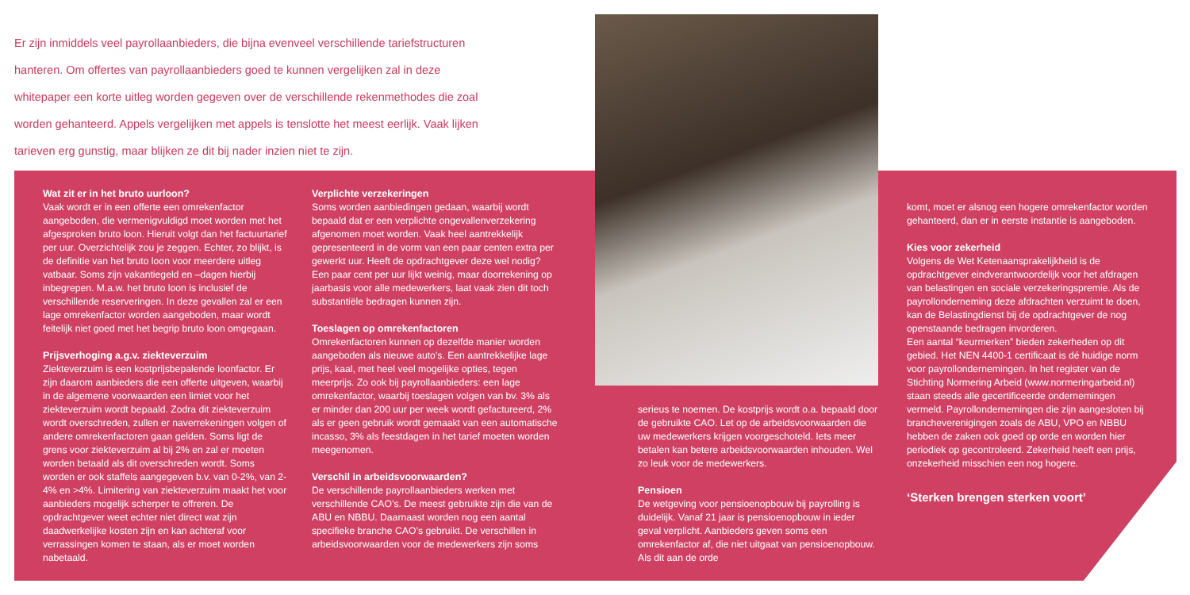Er zijn inmiddels veel payrollaanbieders, die bijna evenveel verschillende tariefstructuren hanteren. Om offertes van payrollaanbieders goed te kunnen vergelijken zal in deze whitepaper een korte uitleg worden gegeven over de verschillende rekenmethodes die zoal worden gehanteerd. Appels vergelijken met appels is tenslotte het meest eerlijk. Vaak lijken tarieven erg gunstig, maar blijken ze dit bij nader inzien niet te zijn.
Wat zit er in het bruto uurloon?
Vaak wordt er in een offerte een omrekenfactor aangeboden, die vermenigvuldigd moet worden met het afgesproken bruto loon. Hieruit volgt dan het factuurtarief per uur. Overzichtelijk zou je zeggen. Echter, zo blijkt, is de definitie van het bruto loon voor meerdere uitleg vatbaar. Soms zijn vakantiegeld en –dagen hierbij inbegrepen. M.a.w. het bruto loon is inclusief de verschillende reserveringen. In deze gevallen zal er een lage omrekenfactor worden aangeboden, maar wordt feitelijk niet goed met het begrip bruto loon omgegaan.
Prijsverhoging a.g.v. ziekteverzuim
Ziekteverzuim is een kostprijsbepalende loonfactor. Er zijn daarom aanbieders die een offerte uitgeven, waarbij in de algemene voorwaarden een limiet voor het ziekteverzuim wordt bepaald. Zodra dit ziekteverzuim wordt overschreden, zullen er naverrekeningen volgen of andere omrekenfactoren gaan gelden. Soms ligt de grens voor ziekteverzuim al bij 2% en zal er moeten worden betaald als dit overschreden wordt. Soms worden er ook staffels aangegeven b.v. van 0-2%, van 2-4% en >4%. Limitering van ziekteverzuim maakt het voor aanbieders mogelijk scherper te offreren. De opdrachtgever weet echter niet direct wat zijn daadwerkelijke kosten zijn en kan achteraf voor verrassingen komen te staan, als er moet worden nabetaald.
Verplichte verzekeringen
Soms worden aanbiedingen gedaan, waarbij wordt bepaald dat er een verplichte ongevallenverzekering afgenomen moet worden. Vaak heel aantrekkelijk gepresenteerd in de vorm van een paar centen extra per gewerkt uur. Heeft de opdrachtgever deze wel nodig? Een paar cent per uur lijkt weinig, maar doorrekening op jaarbasis voor alle medewerkers, laat vaak zien dit toch substantiële bedragen kunnen zijn.
Toeslagen op omrekenfactoren
Omrekenfactoren kunnen op dezelfde manier worden aangeboden als nieuwe auto’s. Een aantrekkelijke lage prijs, kaal, met heel veel mogelijke opties, tegen meerprijs. Zo ook bij payrollaanbieders: een lage omrekenfactor, waarbij toeslagen volgen van bv. 3% als er minder dan 200 uur per week wordt gefactureerd, 2% als er geen gebruik wordt gemaakt van een automatische incasso, 3% als feestdagen in het tarief moeten worden meegenomen.
Verschil in arbeidsvoorwaarden?
De verschillende payrollaanbieders werken met verschillende CAO’s. De meest gebruikte zijn die van de ABU en NBBU. Daarnaast worden nog een aantal specifieke branche CAO’s gebruikt. De verschillen in arbeidsvoorwaarden voor de medewerkers zijn soms
serieus te noemen. De kostprijs wordt o.a. bepaald door de gebruikte CAO. Let op de arbeidsvoorwaarden die uw medewerkers krijgen voorgeschoteld. Iets meer betalen kan betere arbeidsvoorwaarden inhouden. Wel zo leuk voor de medewerkers.
Pensioen
De wetgeving voor pensioenopbouw bij payrolling is duidelijk. Vanaf 21 jaar is pensioenopbouw in ieder geval verplicht. Aanbieders geven soms een omrekenfactor af, die niet uitgaat van pensioenopbouw. Als dit aan de orde
komt, moet er alsnog een hogere omrekenfactor worden gehanteerd, dan er in eerste instantie is aangeboden.
Kies voor zekerheid
Volgens de Wet Ketenaansprakelijkheid is de opdrachtgever eindverantwoordelijk voor het afdragen van belastingen en sociale verzekeringspremie. Als de payrollonderneming deze afdrachten verzuimt te doen, kan de Belastingdienst bij de opdrachtgever de nog openstaande bedragen invorderen.
Een aantal “keurmerken” bieden zekerheden op dit gebied. Het NEN 4400-1 certificaat is dé huidige norm voor payrollondernemingen. In het register van de Stichting Normering Arbeid (www.normeringarbeid.nl) staan steeds alle gecertificeerde ondernemingen vermeld. Payrollondernemingen die zijn aangesloten bij brancheverenigingen zoals de ABU, VPO en NBBU hebben de zaken ook goed op orde en worden hier periodiek op gecontroleerd. Zekerheid heeft een prijs, onzekerheid misschien een nog hogere.
‘Sterken brengen sterken voort’